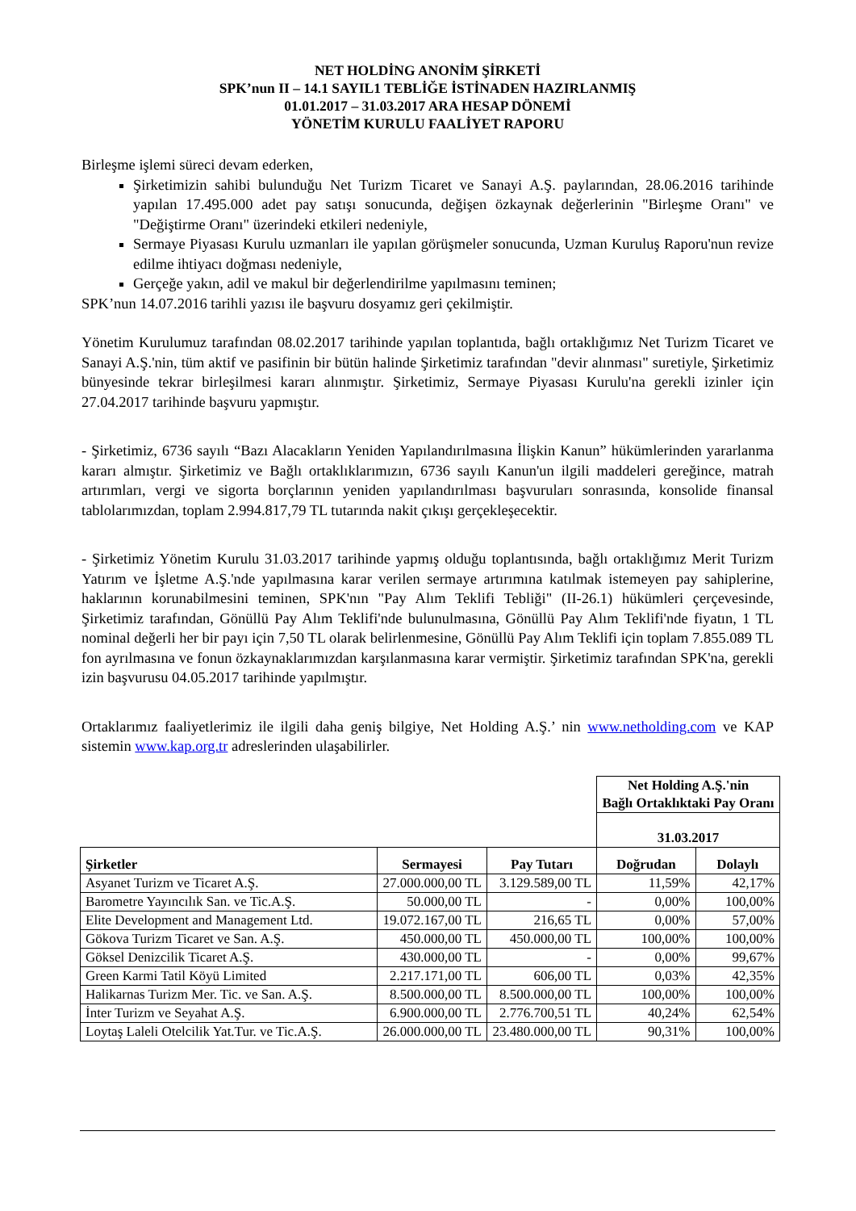NET HOLDİNG ANONİM ŞİRKETİ
SPK’nun II – 14.1 SAYIL1 TEBLİĞE İSTİNADEN HAZIRLANMIŞ
01.01.2017 – 31.03.2017 ARA HESAP DÖNEMİ
YÖNETİM KURULU FAALİYET RAPORU
Birleşme işlemi süreci devam ederken,
Şirketimizin sahibi bulunduğu Net Turizm Ticaret ve Sanayi A.Ş. paylarından, 28.06.2016 tarihinde yapılan 17.495.000 adet pay satışı sonucunda, değişen özkaynak değerlerinin "Birleşme Oranı" ve "Değiştirme Oranı" üzerindeki etkileri nedeniyle,
Sermaye Piyasası Kurulu uzmanları ile yapılan görüşmeler sonucunda, Uzman Kuruluş Raporu'nun revize edilme ihtiyacı doğması nedeniyle,
Gerçeğe yakın, adil ve makul bir değerlendirilme yapılmasını teminen;
SPK’nun 14.07.2016 tarihli yazısı ile başvuru dosyamız geri çekilmiştir.
Yönetim Kurulumuz tarafından 08.02.2017 tarihinde yapılan toplantıda, bağlı ortaklığımız Net Turizm Ticaret ve Sanayi A.Ş.'nin, tüm aktif ve pasifinin bir bütün halinde Şirketimiz tarafından "devir alınması" suretiyle, Şirketimiz bünyesinde tekrar birleşilmesi kararı alınmıştır. Şirketimiz, Sermaye Piyasası Kurulu'na gerekli izinler için 27.04.2017 tarihinde başvuru yapmıştır.
- Şirketimiz, 6736 sayılı “Bazı Alacakların Yeniden Yapılandırılmasına İlişkin Kanun” hükümlerinden yararlanma kararı almıştır. Şirketimiz ve Bağlı ortaklıklarımızın, 6736 sayılı Kanun'un ilgili maddeleri gereğince, matrah artırımları, vergi ve sigorta borçlarının yeniden yapılandırılması başvuruları sonrasında, konsolide finansal tablolarımızdan, toplam 2.994.817,79 TL tutarında nakit çıkışı gerçekleşecektir.
- Şirketimiz Yönetim Kurulu 31.03.2017 tarihinde yapmış olduğu toplantısında, bağlı ortaklığımız Merit Turizm Yatırım ve İşletme A.Ş.'nde yapılmasına karar verilen sermaye artırımına katılmak istemeyen pay sahiplerine, haklarının korunabilmesini teminen, SPK'nın "Pay Alım Teklifi Tebliği" (II-26.1) hükümleri çerçevesinde, Şirketimiz tarafından, Gönüllü Pay Alım Teklifi'nde bulunulmasına, Gönüllü Pay Alım Teklifi'nde fiyatın, 1 TL nominal değerli her bir payı için 7,50 TL olarak belirlenmesine, Gönüllü Pay Alım Teklifi için toplam 7.855.089 TL fon ayrılmasına ve fonun özkaynaklarımızdan karşılanmasına karar vermiştir. Şirketimiz tarafından SPK'na, gerekli izin başvurusu 04.05.2017 tarihinde yapılmıştır.
Ortaklarımız faaliyetlerimiz ile ilgili daha geniş bilgiye, Net Holding A.Ş.’ nin www.netholding.com ve KAP sistemin www.kap.org.tr adreslerinden ulaşabilirler.
| | | | Net Holding A.Ş.'nin Bağlı Ortaklıktaki Pay Oranı | |
| | | | 31.03.2017 | |
| Şirketler | Sermayesi | Pay Tutarı | Doğrudan | Dolaylı |
| Asyanet Turizm ve Ticaret A.Ş. | 27.000.000,00 TL | 3.129.589,00 TL | 11,59% | 42,17% |
| Barometre Yayıncılık San. ve Tic.A.Ş. | 50.000,00 TL | - | 0,00% | 100,00% |
| Elite Development and Management Ltd. | 19.072.167,00 TL | 216,65 TL | 0,00% | 57,00% |
| Gökova Turizm Ticaret ve San. A.Ş. | 450.000,00 TL | 450.000,00 TL | 100,00% | 100,00% |
| Göksel Denizcilik Ticaret A.Ş. | 430.000,00 TL | - | 0,00% | 99,67% |
| Green Karmi Tatil Köyü Limited | 2.217.171,00 TL | 606,00 TL | 0,03% | 42,35% |
| Halikarnas Turizm Mer. Tic. ve San. A.Ş. | 8.500.000,00 TL | 8.500.000,00 TL | 100,00% | 100,00% |
| İnter Turizm ve Seyahat A.Ş. | 6.900.000,00 TL | 2.776.700,51 TL | 40,24% | 62,54% |
| Loytaş Laleli Otelcilik Yat.Tur. ve Tic.A.Ş. | 26.000.000,00 TL | 23.480.000,00 TL | 90,31% | 100,00% |